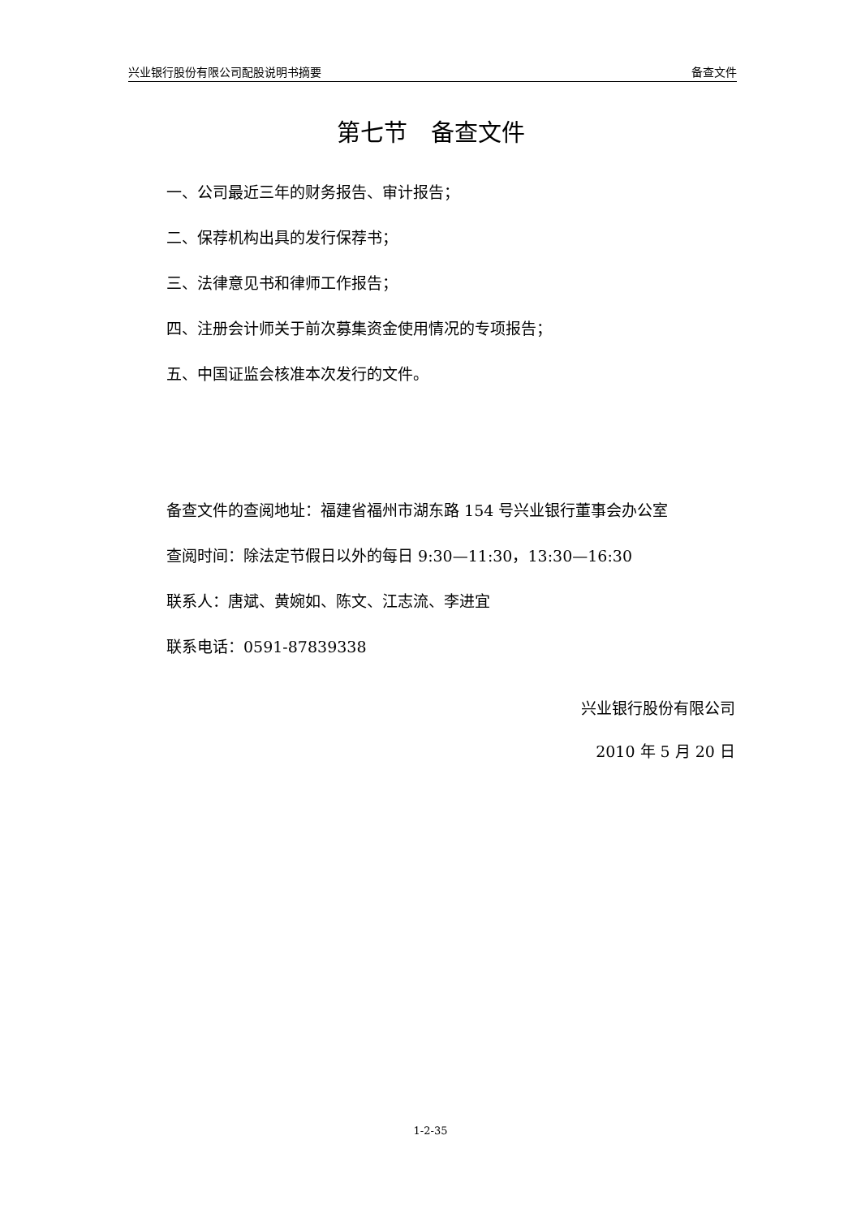兴业银行股份有限公司配股说明书摘要 备查文件
第七节　备查文件
一、公司最近三年的财务报告、审计报告；
二、保荐机构出具的发行保荐书；
三、法律意见书和律师工作报告；
四、注册会计师关于前次募集资金使用情况的专项报告；
五、中国证监会核准本次发行的文件。
备查文件的查阅地址：福建省福州市湖东路 154 号兴业银行董事会办公室
查阅时间：除法定节假日以外的每日 9:30—11:30，13:30—16:30
联系人：唐斌、黄婉如、陈文、江志流、李进宜
联系电话：0591-87839338
兴业银行股份有限公司
2010 年 5 月 20 日
1-2-35